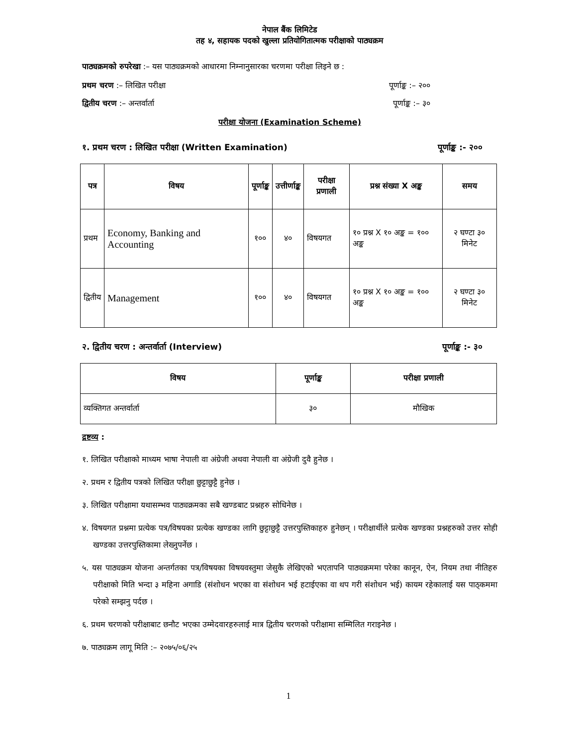नेपाल बैंक लिमिटेड
तह ४, सहायक पदको खुल्ला प्रतियोगितात्मक परीक्षाको पाठ्यक्रम
पाठ्यक्रमको रुपरेखा :– यस पाठ्यक्रमको आधारमा निम्नानुसारका चरणमा परीक्षा लिइने छ :
प्रथम चरण :– लिखित परीक्षा पूर्णाङ्क :– २००
द्वितीय चरण :– अन्तर्वार्ता पूर्णाङ्क :– ३०
परीक्षा योजना (Examination Scheme)
१. प्रथम चरण : लिखित परीक्षा (Written Examination) पूर्णाङ्क :- २००
| पत्र | विषय | पूर्णाङ्क | उत्तीर्णाङ्क | परीक्षा प्रणाली | प्रश्न संख्या X अङ्क | समय |
| --- | --- | --- | --- | --- | --- | --- |
| प्रथम | Economy, Banking and Accounting | १०० | ४० | विषयगत | १० प्रश्न X १० अङ्क = १०० अङ्क | २ घण्टा ३० मिनेट |
| द्वितीय | Management | १०० | ४० | विषयगत | १० प्रश्न X १० अङ्क = १०० अङ्क | २ घण्टा ३० मिनेट |
२. द्वितीय चरण : अन्तर्वार्ता (Interview) पूर्णाङ्क :- ३०
| विषय | पूर्णाङ्क | परीक्षा प्रणाली |
| --- | --- | --- |
| व्यक्तिगत अन्तर्वार्ता | ३० | मौखिक |
द्रष्टव्य :
१. लिखित परीक्षाको माध्यम भाषा नेपाली वा अंग्रेजी अथवा नेपाली वा अंग्रेजी दुवै हुनेछ ।
२. प्रथम र द्वितीय पत्रको लिखित परीक्षा छुट्टाछुट्टै हुनेछ ।
३. लिखित परीक्षामा यथासम्भव पाठ्यक्रमका सबै खण्डबाट प्रश्नहरु सोधिनेछ ।
४. विषयगत प्रश्नमा प्रत्येक पत्र/विषयका प्रत्येक खण्डका लागि छुट्टाछुट्टै उत्तरपुस्तिकाहरु हुनेछन् । परीक्षार्थीले प्रत्येक खण्डका प्रश्नहरुको उत्तर सोही खण्डका उत्तरपुस्तिकामा लेख्नुपर्नेछ ।
५. यस पाठ्यक्रम योजना अन्तर्गतका पत्र/विषयका विषयवस्तुमा जेसुकै लेखिएको भएतापनि पाठ्यक्रममा परेका कानून, ऐन, नियम तथा नीतिहरु परीक्षाको मिति भन्दा ३ महिना अगाडि (संशोधन भएका वा संशोधन भई हटाईएका वा थप गरी संशोधन भई) कायम रहेकालाई यस पाठ्कममा परेको सम्झनु पर्दछ ।
६. प्रथम चरणको परीक्षाबाट छनौट भएका उम्मेदवारहरुलाई मात्र द्वितीय चरणको परीक्षामा सम्मिलित गराइनेछ ।
७. पाठ्यक्रम लागू मिति :– २०७५/०६/२५
1